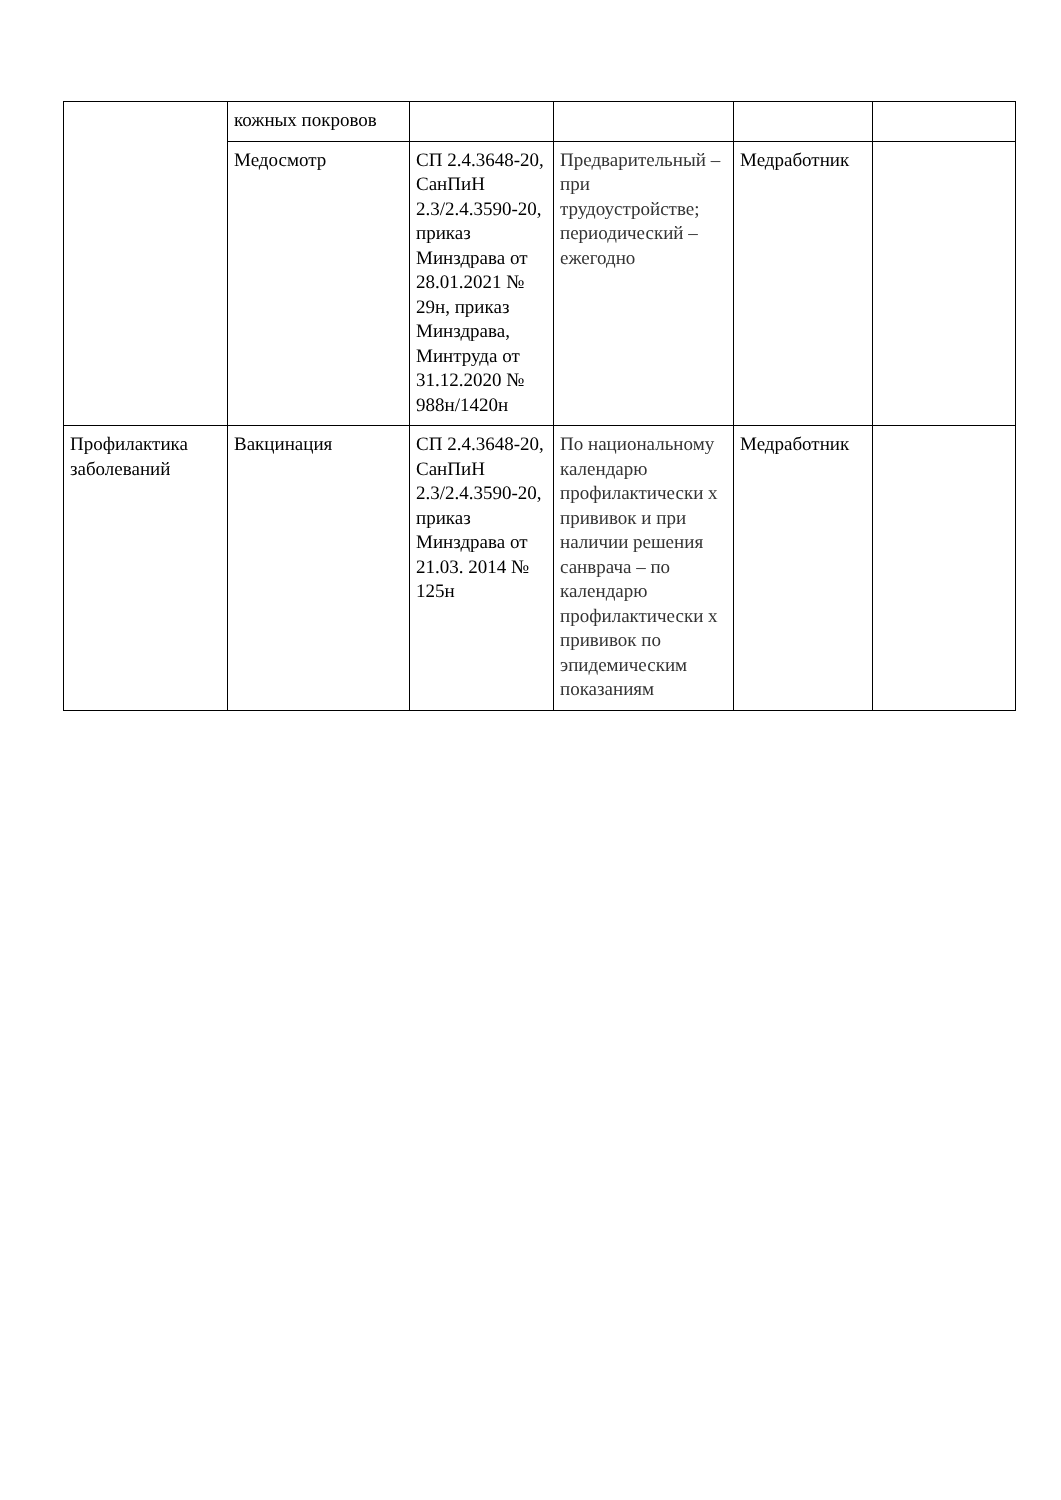| | кожных покровов | | | | |
| | Медосмотр | СП 2.4.3648-20, СанПиН 2.3/2.4.3590-20, приказ Минздрава от 28.01.2021 № 29н, приказ Минздрава, Минтруда от 31.12.2020 № 988н/1420н | Предварительный – при трудоустройстве; периодический – ежегодно | Медработник | |
| Профилактика заболеваний | Вакцинация | СП 2.4.3648-20, СанПиН 2.3/2.4.3590-20, приказ Минздрава от 21.03. 2014 № 125н | По национальному календарю профилактически х прививок и при наличии решения санврача – по календарю профилактически х прививок по эпидемическим показаниям | Медработник | |